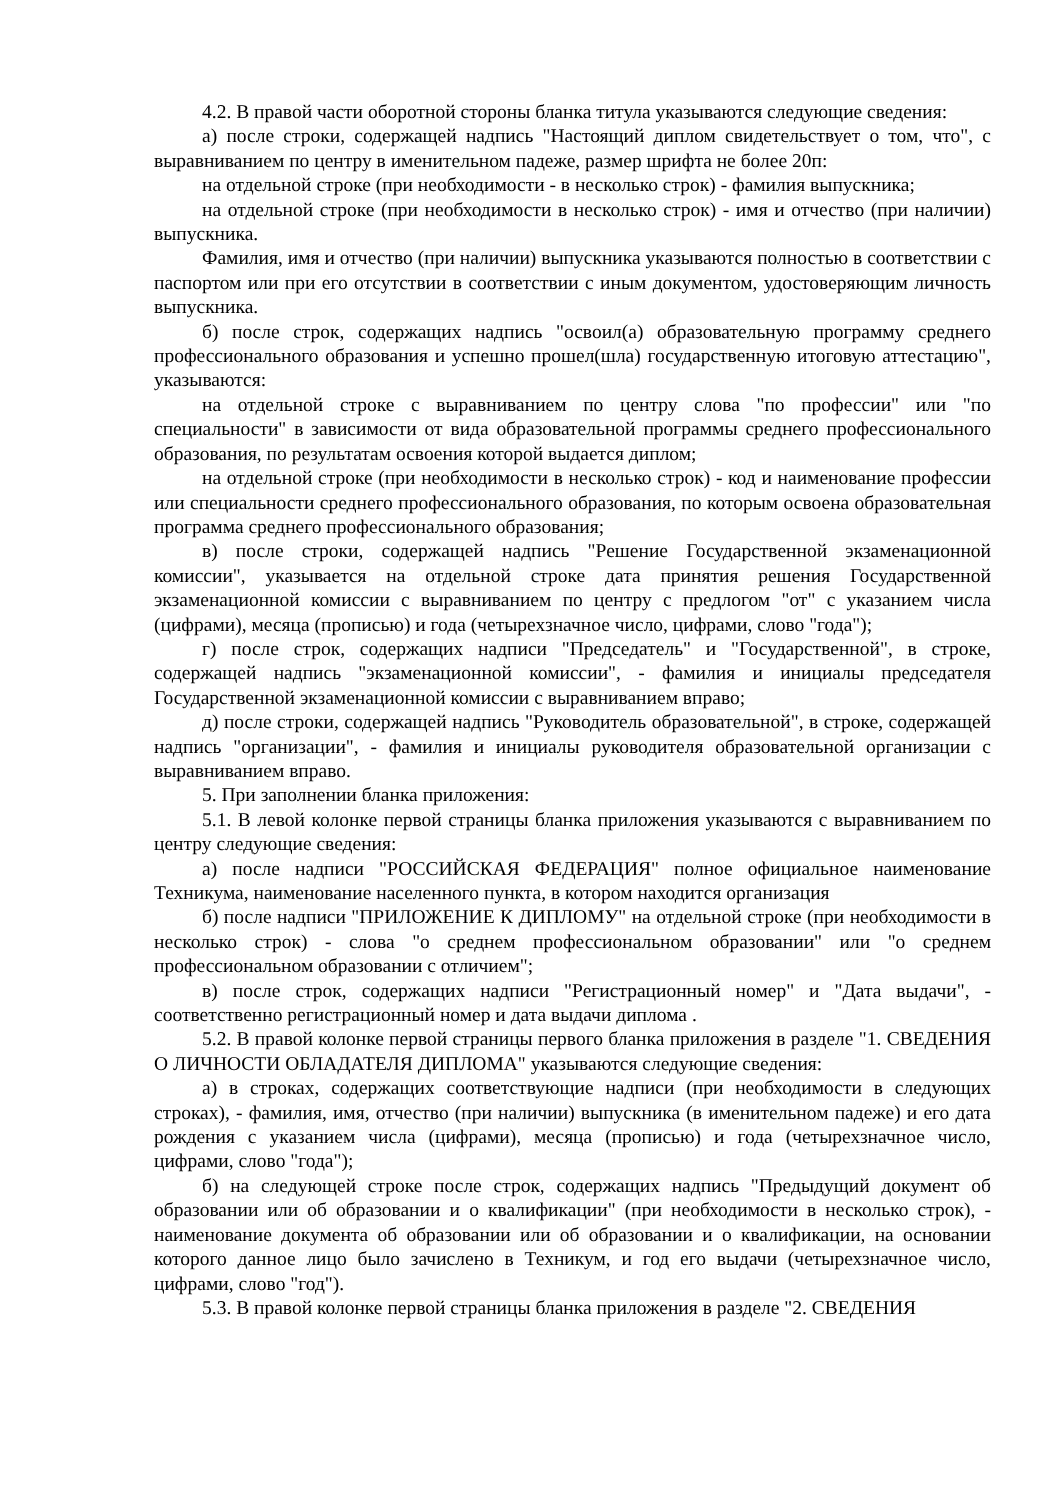4.2. В правой части оборотной стороны бланка титула указываются следующие сведения:
а) после строки, содержащей надпись "Настоящий диплом свидетельствует о том, что", с выравниванием по центру в именительном падеже, размер шрифта не более 20п:
на отдельной строке (при необходимости - в несколько строк) - фамилия выпускника;
на отдельной строке (при необходимости в несколько строк) - имя и отчество (при наличии) выпускника.
Фамилия, имя и отчество (при наличии) выпускника указываются полностью в соответствии с паспортом или при его отсутствии в соответствии с иным документом, удостоверяющим личность выпускника.
б) после строк, содержащих надпись "освоил(а) образовательную программу среднего профессионального образования и успешно прошел(шла) государственную итоговую аттестацию", указываются:
на отдельной строке с выравниванием по центру слова "по профессии" или "по специальности" в зависимости от вида образовательной программы среднего профессионального образования, по результатам освоения которой выдается диплом;
на отдельной строке (при необходимости в несколько строк) - код и наименование профессии или специальности среднего профессионального образования, по которым освоена образовательная программа среднего профессионального образования;
в) после строки, содержащей надпись "Решение Государственной экзаменационной комиссии", указывается на отдельной строке дата принятия решения Государственной экзаменационной комиссии с выравниванием по центру с предлогом "от" с указанием числа (цифрами), месяца (прописью) и года (четырехзначное число, цифрами, слово "года");
г) после строк, содержащих надписи "Председатель" и "Государственной", в строке, содержащей надпись "экзаменационной комиссии", - фамилия и инициалы председателя Государственной экзаменационной комиссии с выравниванием вправо;
д) после строки, содержащей надпись "Руководитель образовательной", в строке, содержащей надпись "организации", - фамилия и инициалы руководителя образовательной организации с выравниванием вправо.
5. При заполнении бланка приложения:
5.1. В левой колонке первой страницы бланка приложения указываются с выравниванием по центру следующие сведения:
а) после надписи "РОССИЙСКАЯ ФЕДЕРАЦИЯ" полное официальное наименование Техникума, наименование населенного пункта, в котором находится организация
б) после надписи "ПРИЛОЖЕНИЕ К ДИПЛОМУ" на отдельной строке (при необходимости в несколько строк) - слова "о среднем профессиональном образовании" или "о среднем профессиональном образовании с отличием";
в) после строк, содержащих надписи "Регистрационный номер" и "Дата выдачи", - соответственно регистрационный номер и дата выдачи диплома .
5.2. В правой колонке первой страницы первого бланка приложения в разделе "1. СВЕДЕНИЯ О ЛИЧНОСТИ ОБЛАДАТЕЛЯ ДИПЛОМА" указываются следующие сведения:
а) в строках, содержащих соответствующие надписи (при необходимости в следующих строках), - фамилия, имя, отчество (при наличии) выпускника (в именительном падеже) и его дата рождения с указанием числа (цифрами), месяца (прописью) и года (четырехзначное число, цифрами, слово "года");
б) на следующей строке после строк, содержащих надпись "Предыдущий документ об образовании или об образовании и о квалификации" (при необходимости в несколько строк), - наименование документа об образовании или об образовании и о квалификации, на основании которого данное лицо было зачислено в Техникум, и год его выдачи (четырехзначное число, цифрами, слово "год").
5.3. В правой колонке первой страницы бланка приложения в разделе "2. СВЕДЕНИЯ